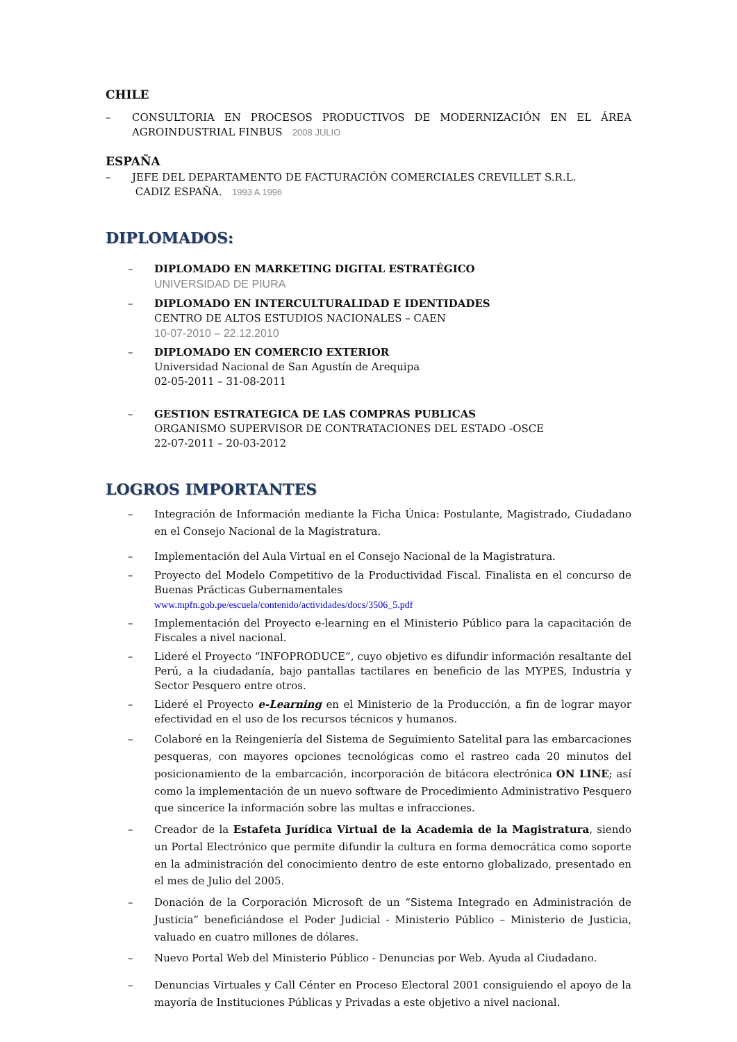CHILE
– CONSULTORIA EN PROCESOS PRODUCTIVOS DE MODERNIZACIÓN EN EL ÁREA AGROINDUSTRIAL FINBUS 2008 JULIO
ESPAÑA
– JEFE DEL DEPARTAMENTO DE FACTURACIÓN COMERCIALES CREVILLET S.R.L.
CADIZ ESPAÑA. 1993 A 1996
DIPLOMADOS:
– DIPLOMADO EN MARKETING DIGITAL ESTRATÉGICO
UNIVERSIDAD DE PIURA
– DIPLOMADO EN INTERCULTURALIDAD E IDENTIDADES
CENTRO DE ALTOS ESTUDIOS NACIONALES – CAEN
10-07-2010 – 22.12.2010
– DIPLOMADO EN COMERCIO EXTERIOR
Universidad Nacional de San Agustín de Arequipa
02-05-2011 – 31-08-2011
– GESTION ESTRATEGICA DE LAS COMPRAS PUBLICAS
ORGANISMO SUPERVISOR DE CONTRATACIONES DEL ESTADO -OSCE
22-07-2011 – 20-03-2012
LOGROS IMPORTANTES
– Integración de Información mediante la Ficha Única: Postulante, Magistrado, Ciudadano en el Consejo Nacional de la Magistratura.
– Implementación del Aula Virtual en el Consejo Nacional de la Magistratura.
– Proyecto del Modelo Competitivo de la Productividad Fiscal. Finalista en el concurso de Buenas Prácticas Gubernamentales
www.mpfn.gob.pe/escuela/contenido/actividades/docs/3506_5.pdf
– Implementación del Proyecto e-learning en el Ministerio Público para la capacitación de Fiscales a nivel nacional.
– Lideré el Proyecto “INFOPRODUCE”, cuyo objetivo es difundir información resaltante del Perú, a la ciudadanía, bajo pantallas tactilares en beneficio de las MYPES, Industria y Sector Pesquero entre otros.
– Lideré el Proyecto e-Learning en el Ministerio de la Producción, a fin de lograr mayor efectividad en el uso de los recursos técnicos y humanos.
– Colaboré en la Reingeniería del Sistema de Seguimiento Satelital para las embarcaciones pesqueras, con mayores opciones tecnológicas como el rastreo cada 20 minutos del posicionamiento de la embarcación, incorporación de bitácora electrónica ON LINE; así como la implementación de un nuevo software de Procedimiento Administrativo Pesquero que sincerice la información sobre las multas e infracciones.
– Creador de la Estafeta Jurídica Virtual de la Academia de la Magistratura, siendo un Portal Electrónico que permite difundir la cultura en forma democrática como soporte en la administración del conocimiento dentro de este entorno globalizado, presentado en el mes de Julio del 2005.
– Donación de la Corporación Microsoft de un “Sistema Integrado en Administración de Justicia” beneficiándose el Poder Judicial - Ministerio Público – Ministerio de Justicia, valuado en cuatro millones de dólares.
– Nuevo Portal Web del Ministerio Público - Denuncias por Web. Ayuda al Ciudadano.
– Denuncias Virtuales y Call Cénter en Proceso Electoral 2001 consiguiendo el apoyo de la mayoría de Instituciones Públicas y Privadas a este objetivo a nivel nacional.